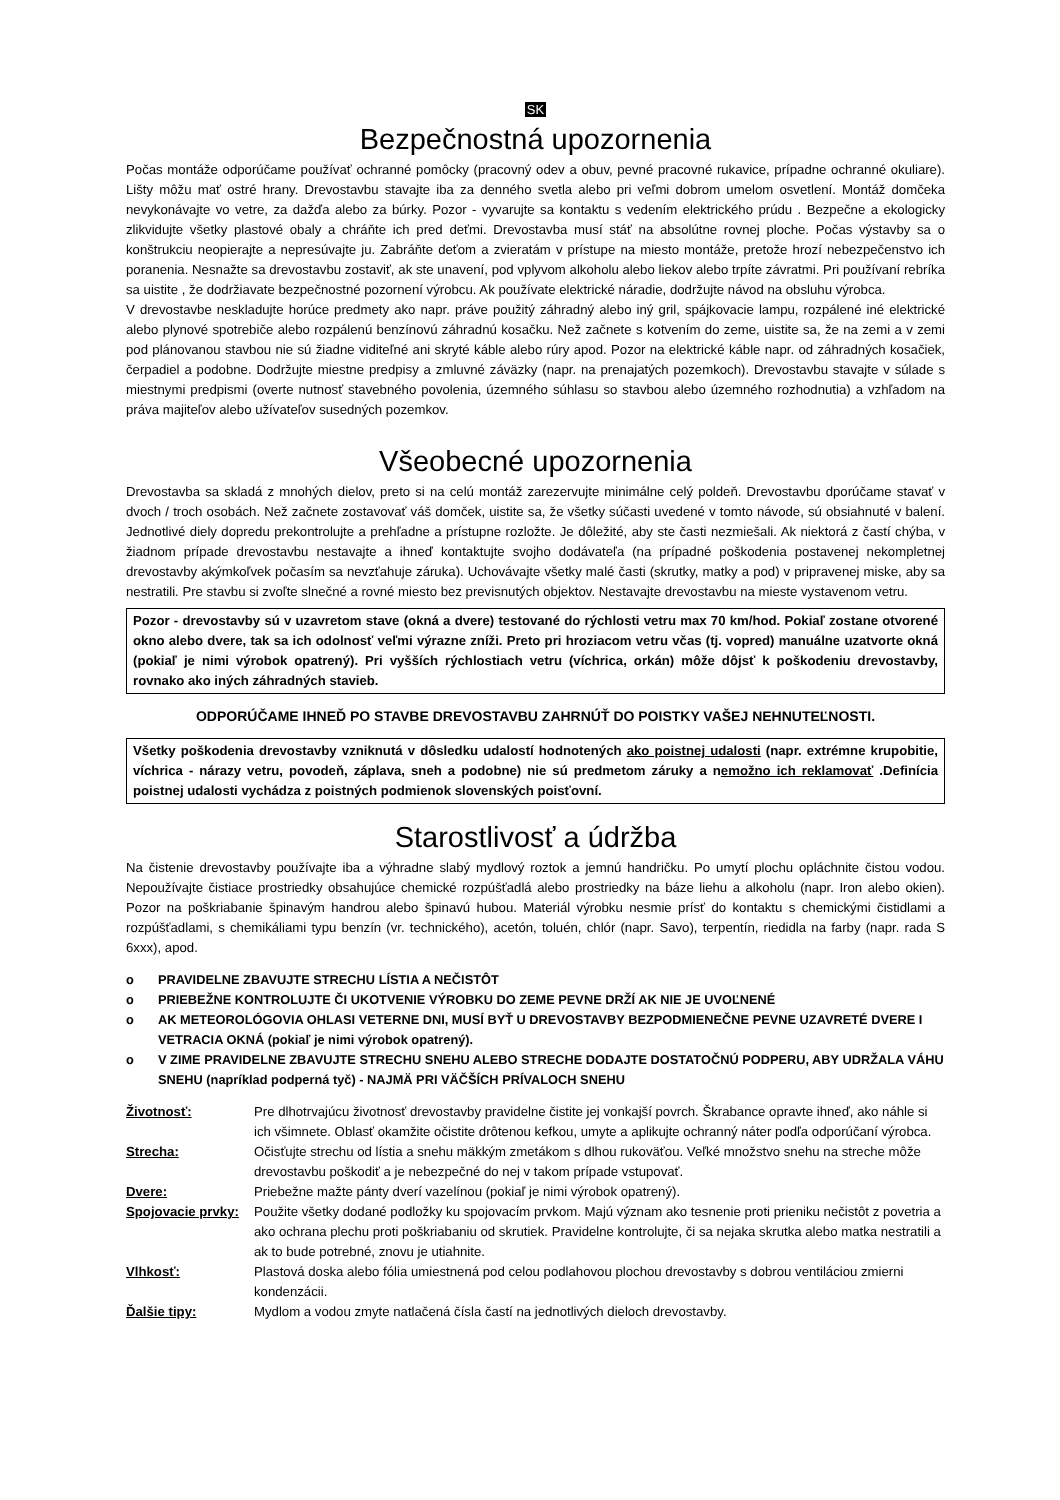SK
Bezpečnostná upozornenia
Počas montáže odporúčame používať ochranné pomôcky (pracovný odev a obuv, pevné pracovné rukavice, prípadne ochranné okuliare). Lišty môžu mať ostré hrany. Drevostavbu stavajte iba za denného svetla alebo pri veľmi dobrom umelom osvetlení. Montáž domčeka nevykonávajte vo vetre, za dažďa alebo za búrky. Pozor - vyvarujte sa kontaktu s vedením elektrického prúdu . Bezpečne a ekologicky zlikvidujte všetky plastové obaly a chráňte ich pred deťmi. Drevostavba musí stáť na absolútne rovnej ploche. Počas výstavby sa o konštrukciu neopierajte a nepresúvajte ju. Zabráňte deťom a zvieratám v prístupe na miesto montáže, pretože hrozí nebezpečenstvo ich poranenia. Nesnažte sa drevostavbu zostaviť, ak ste unavení, pod vplyvom alkoholu alebo liekov alebo trpíte závratmi. Pri používaní rebríka sa uistite , že dodržiavate bezpečnostné pozornení výrobcu. Ak používate elektrické náradie, dodržujte návod na obsluhu výrobca.
V drevostavbe neskladujte horúce predmety ako napr. práve použitý záhradný alebo iný gril, spájkovacie lampu, rozpálené iné elektrické alebo plynové spotrebiče alebo rozpálenú benzínovú záhradnú kosačku. Než začnete s kotvením do zeme, uistite sa, že na zemi a v zemi pod plánovanou stavbou nie sú žiadne viditeľné ani skryté káble alebo rúry apod. Pozor na elektrické káble napr. od záhradných kosačiek, čerpadiel a podobne. Dodržujte miestne predpisy a zmluvné záväzky (napr. na prenajatých pozemkoch). Drevostavbu stavajte v súlade s miestnymi predpismi (overte nutnosť stavebného povolenia, územného súhlasu so stavbou alebo územného rozhodnutia) a vzhľadom na práva majiteľov alebo užívateľov susedných pozemkov.
Všeobecné upozornenia
Drevostavba sa skladá z mnohých dielov, preto si na celú montáž zarezervujte minimálne celý poldeň. Drevostavbu dporúčame stavať v dvoch / troch osobách. Než začnete zostavovať váš domček, uistite sa, že všetky súčasti uvedené v tomto návode, sú obsiahnuté v balení. Jednotlivé diely dopredu prekontrolujte a prehľadne a prístupne rozložte. Je dôležité, aby ste časti nezmiešali. Ak niektorá z častí chýba, v žiadnom prípade drevostavbu nestavajte a ihneď kontaktujte svojho dodávateľa (na prípadné poškodenia postavenej nekompletnej drevostavby akýmkoľvek počasím sa nevzťahuje záruka). Uchovávajte všetky malé časti (skrutky, matky a pod) v pripravenej miske, aby sa nestratili. Pre stavbu si zvoľte slnečné a rovné miesto bez previsnutých objektov. Nestavajte drevostavbu na mieste vystavenom vetru.
Pozor - drevostavby sú v uzavretom stave (okná a dvere) testované do rýchlosti vetru max 70 km/hod. Pokiaľ zostane otvorené okno alebo dvere, tak sa ich odolnosť veľmi výrazne zníži. Preto pri hroziacom vetru včas (tj. vopred) manuálne uzatvorte okná (pokiaľ je nimi výrobok opatrený). Pri vyšších rýchlostiach vetru (víchrica, orkán) môže dôjsť k poškodeniu drevostavby, rovnako ako iných záhradných stavieb.
ODPORÚČAME IHNEĎ PO STAVBE DREVOSTAVBU ZAHRNÚŤ DO POISTKY VAŠEJ NEHNUTEĽNOSTI.
Všetky poškodenia drevostavby vzniknutá v dôsledku udalostí hodnotených ako poistnej udalosti (napr. extrémne krupobitie, víchrica - nárazy vetru, povodeň, záplava, sneh a podobne) nie sú predmetom záruky a nemožno ich reklamovať .Definícia poistnej udalosti vychádza z poistných podmienok slovenských poisťovní.
Starostlivosť a údržba
Na čistenie drevostavby používajte iba a výhradne slabý mydlový roztok a jemnú handričku. Po umytí plochu opláchnite čistou vodou. Nepoužívajte čistiace prostriedky obsahujúce chemické rozpúšťadlá alebo prostriedky na báze liehu a alkoholu (napr. Iron alebo okien). Pozor na poškriabanie špinavým handrou alebo špinavú hubou. Materiál výrobku nesmie prísť do kontaktu s chemickými čistidlami a rozpúšťadlami, s chemikáliami typu benzín (vr. technického), acetón, toluén, chlór (napr. Savo), terpentín, riedidla na farby (napr. rada S 6xxx), apod.
o PRAVIDELNE ZBAVUJTE STRECHU LÍSTIA A NEČISTÔT
o PRIEBEŽNE KONTROLUJTE ČI UKOTVENIE VÝROBKU DO ZEME PEVNE DRŽÍ AK NIE JE UVOĽNENÉ
o AK METEOROLÓGOVIA OHLASI VETERNE DNI, MUSÍ BYŤ U DREVOSTAVBY BEZPODMIENEČNE PEVNE UZAVRETÉ DVERE I VETRACIA OKNÁ (pokiaľ je nimi výrobok opatrený).
o V ZIME PRAVIDELNE ZBAVUJTE STRECHU SNEHU ALEBO STRECHE DODAJTE DOSTATOČNÚ PODPERU, ABY UDRŽALA VÁHU SNEHU (napríklad podperná tyč) - NAJMÄ PRI VÄČŠÍCH PRÍVALOCH SNEHU
Životnosť:
Pre dlhotrvajúcu životnosť drevostavby pravidelne čistite jej vonkajší povrch. Škrabance opravte ihneď, ako náhle si ich všimnete. Oblasť okamžite očistite drôtenou kefkou, umyte a aplikujte ochranný náter podľa odporúčaní výrobca.
Strecha:
Očisťujte strechu od lístia a snehu mäkkým zmetákom s dlhou rukoväťou. Veľké množstvo snehu na streche môže drevostavbu poškodiť a je nebezpečné do nej v takom prípade vstupovať.
Dvere:
Priebežne mažte pánty dverí vazelínou (pokiaľ je nimi výrobok opatrený).
Spojovacie prvky:
Použite všetky dodané podložky ku spojovacím prvkom. Majú význam ako tesnenie proti prieniku nečistôt z povetria a ako ochrana plechu proti poškriabaniu od skrutiek. Pravidelne kontrolujte, či sa nejaka skrutka alebo matka nestratili a ak to bude potrebné, znovu je utiahnite.
Vlhkosť:
Plastová doska alebo fólia umiestnená pod celou podlahovou plochou drevostavby s dobrou ventiláciou zmierni kondenzácii.
Ďalšie tipy:
Mydlom a vodou zmyte natlačená čísla častí na jednotlivých dieloch drevostavby.